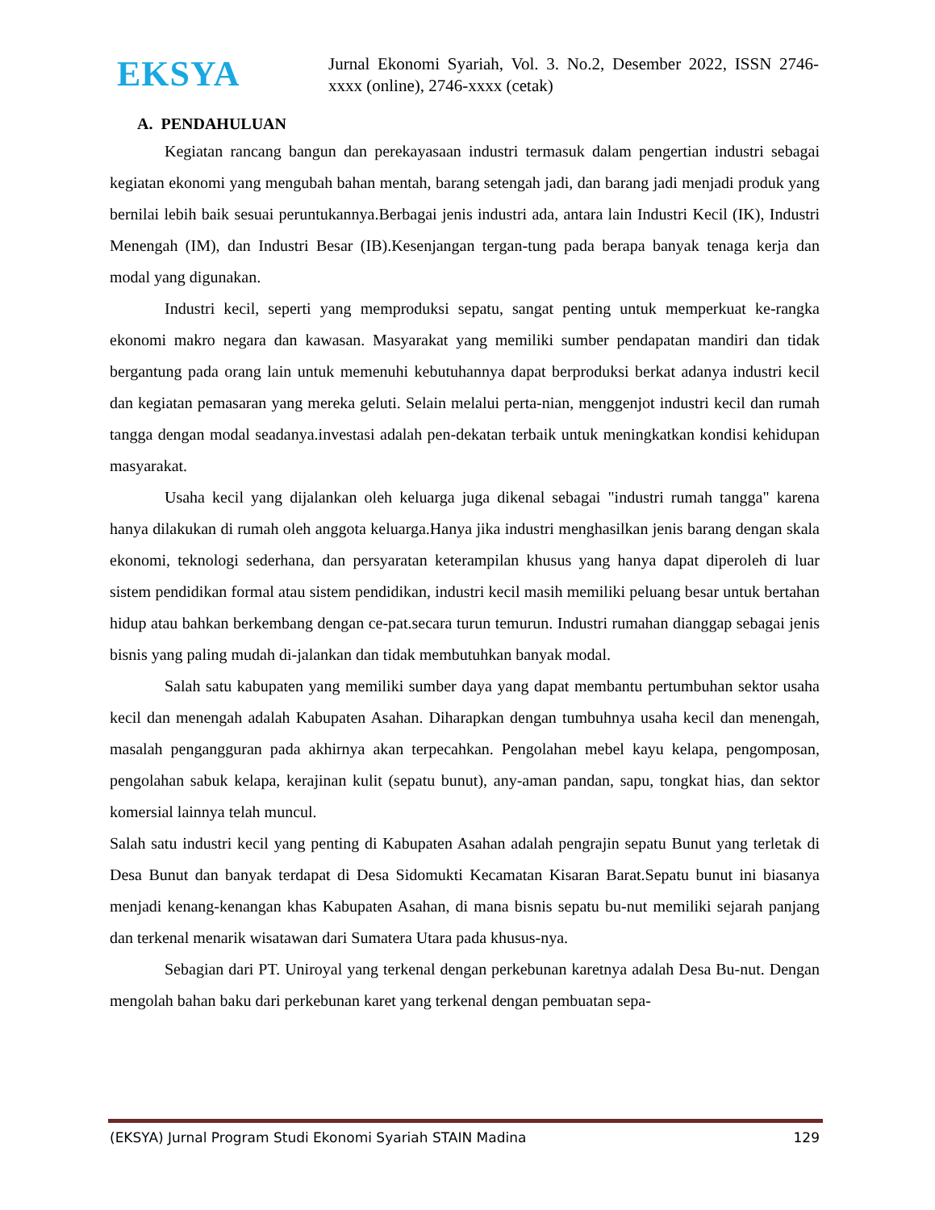EKSYA
Jurnal Ekonomi Syariah, Vol. 3. No.2, Desember 2022, ISSN 2746-xxxx (online), 2746-xxxx (cetak)
A. PENDAHULUAN
Kegiatan rancang bangun dan perekayasaan industri termasuk dalam pengertian industri sebagai kegiatan ekonomi yang mengubah bahan mentah, barang setengah jadi, dan barang jadi menjadi produk yang bernilai lebih baik sesuai peruntukannya.Berbagai jenis industri ada, antara lain Industri Kecil (IK), Industri Menengah (IM), dan Industri Besar (IB).Kesenjangan tergan-tung pada berapa banyak tenaga kerja dan modal yang digunakan.
Industri kecil, seperti yang memproduksi sepatu, sangat penting untuk memperkuat ke-rangka ekonomi makro negara dan kawasan. Masyarakat yang memiliki sumber pendapatan mandiri dan tidak bergantung pada orang lain untuk memenuhi kebutuhannya dapat berproduksi berkat adanya industri kecil dan kegiatan pemasaran yang mereka geluti. Selain melalui perta-nian, menggenjot industri kecil dan rumah tangga dengan modal seadanya.investasi adalah pen-dekatan terbaik untuk meningkatkan kondisi kehidupan masyarakat.
Usaha kecil yang dijalankan oleh keluarga juga dikenal sebagai "industri rumah tangga" karena hanya dilakukan di rumah oleh anggota keluarga.Hanya jika industri menghasilkan jenis barang dengan skala ekonomi, teknologi sederhana, dan persyaratan keterampilan khusus yang hanya dapat diperoleh di luar sistem pendidikan formal atau sistem pendidikan, industri kecil masih memiliki peluang besar untuk bertahan hidup atau bahkan berkembang dengan ce-pat.secara turun temurun. Industri rumahan dianggap sebagai jenis bisnis yang paling mudah di-jalankan dan tidak membutuhkan banyak modal.
Salah satu kabupaten yang memiliki sumber daya yang dapat membantu pertumbuhan sektor usaha kecil dan menengah adalah Kabupaten Asahan. Diharapkan dengan tumbuhnya usaha kecil dan menengah, masalah pengangguran pada akhirnya akan terpecahkan. Pengolahan mebel kayu kelapa, pengomposan, pengolahan sabuk kelapa, kerajinan kulit (sepatu bunut), any-aman pandan, sapu, tongkat hias, dan sektor komersial lainnya telah muncul.
Salah satu industri kecil yang penting di Kabupaten Asahan adalah pengrajin sepatu Bunut yang terletak di Desa Bunut dan banyak terdapat di Desa Sidomukti Kecamatan Kisaran Barat.Sepatu bunut ini biasanya menjadi kenang-kenangan khas Kabupaten Asahan, di mana bisnis sepatu bu-nut memiliki sejarah panjang dan terkenal menarik wisatawan dari Sumatera Utara pada khusus-nya.
Sebagian dari PT. Uniroyal yang terkenal dengan perkebunan karetnya adalah Desa Bu-nut. Dengan mengolah bahan baku dari perkebunan karet yang terkenal dengan pembuatan sepa-
(EKSYA) Jurnal Program Studi Ekonomi Syariah STAIN Madina 129